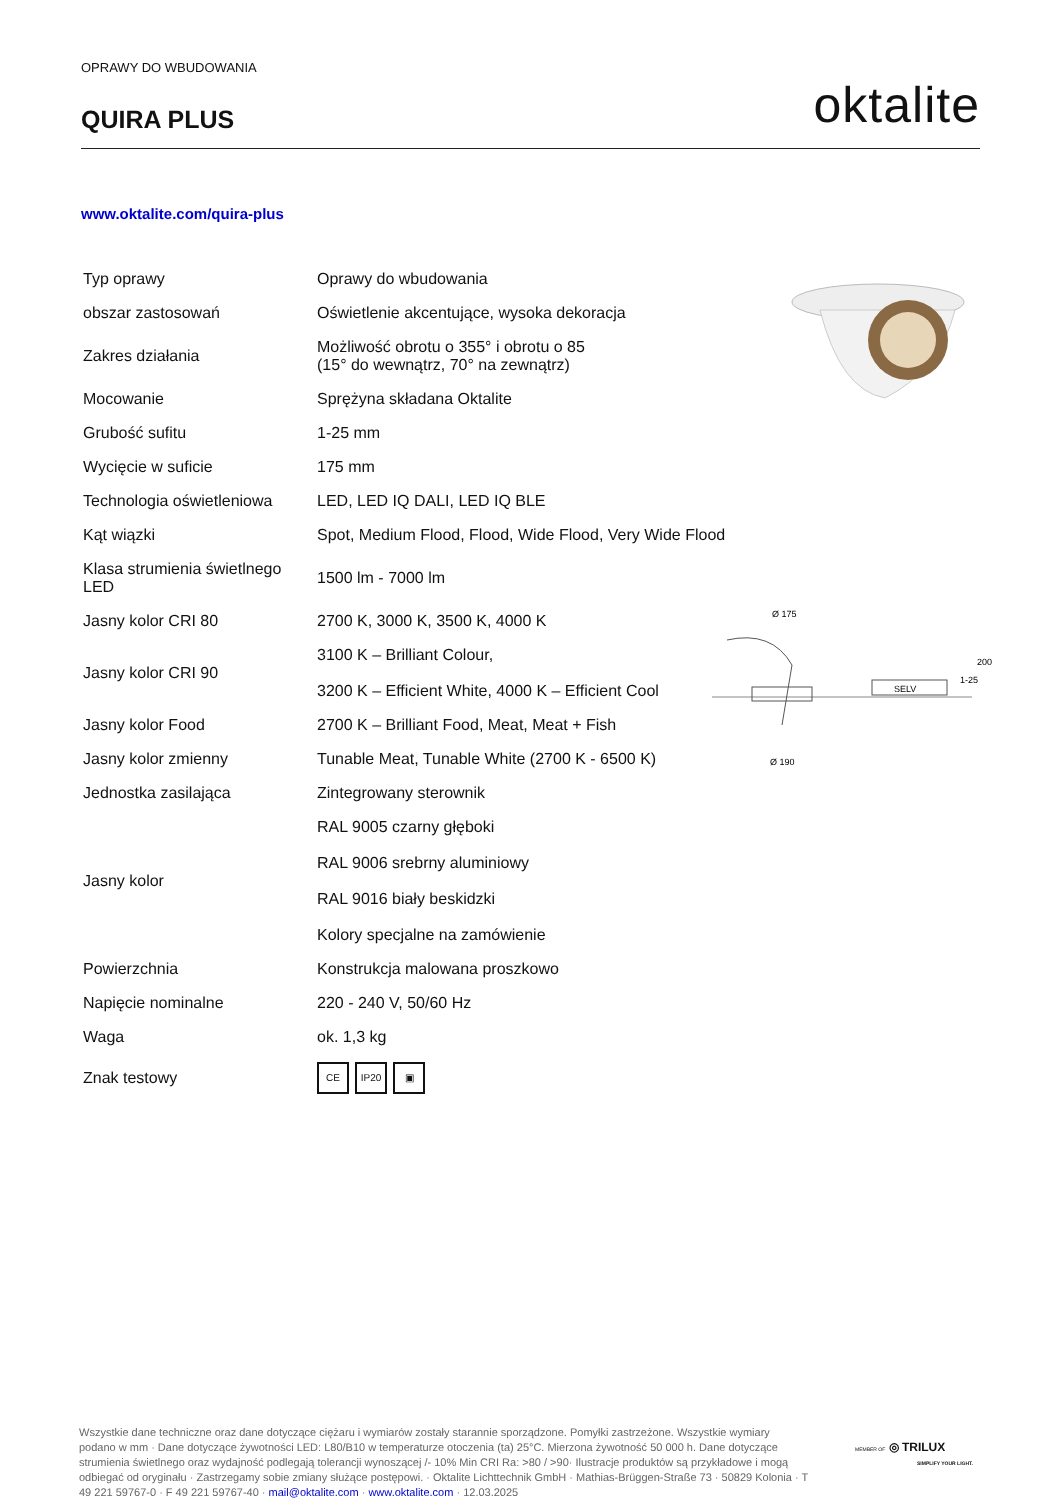OPRAWY DO WBUDOWANIA
QUIRA PLUS
oktalite
www.oktalite.com/quira-plus
| Typ oprawy | Oprawy do wbudowania |
| obszar zastosowań | Oświetlenie akcentujące, wysoka dekoracja |
| Zakres działania | Możliwość obrotu o 355° i obrotu o 85 (15° do wewnątrz, 70° na zewnątrz) |
| Mocowanie | Sprężyna składana Oktalite |
| Grubość sufitu | 1-25 mm |
| Wycięcie w suficie | 175 mm |
| Technologia oświetleniowa | LED, LED IQ DALI, LED IQ BLE |
| Kąt wiązki | Spot, Medium Flood, Flood, Wide Flood, Very Wide Flood |
| Klasa strumienia świetlnego LED | 1500 lm - 7000 lm |
| Jasny kolor CRI 80 | 2700 K, 3000 K, 3500 K, 4000 K |
| Jasny kolor CRI 90 | 3100 K – Brilliant Colour, 3200 K – Efficient White, 4000 K – Efficient Cool |
| Jasny kolor Food | 2700 K – Brilliant Food, Meat, Meat + Fish |
| Jasny kolor zmienny | Tunable Meat, Tunable White (2700 K - 6500 K) |
| Jednostka zasilająca | Zintegrowany sterownik |
| Jasny kolor | RAL 9005 czarny głęboki RAL 9006 srebrny aluminiowy RAL 9016 biały beskidzki Kolory specjalne na zamówienie |
| Powierzchnia | Konstrukcja malowana proszkowo |
| Napięcie nominalne | 220 - 240 V, 50/60 Hz |
| Waga | ok. 1,3 kg |
| Znak testowy | CE IP20 ▣ |
SELV
Ø 175
Ø 190
200
1-25
Wszystkie dane techniczne oraz dane dotyczące ciężaru i wymiarów zostały starannie sporządzone. Pomyłki zastrzeżone. Wszystkie wymiary podano w mm · Dane dotyczące żywotności LED: L80/B10 w temperaturze otoczenia (ta) 25°C. Mierzona żywotność 50 000 h. Dane dotyczące strumienia świetlnego oraz wydajność podlegają tolerancji wynoszącej /- 10% Min CRI Ra: >80 / >90· Ilustracje produktów są przykładowe i mogą odbiegać od oryginału · Zastrzegamy sobie zmiany służące postępowi. · Oktalite Lichttechnik GmbH · Mathias-Brüggen-Straße 73 · 50829 Kolonia · T 49 221 59767-0 · F 49 221 59767-40 · mail@oktalite.com · www.oktalite.com · 12.03.2025
MEMBER OF ◎ TRILUX
SIMPLIFY YOUR LIGHT.